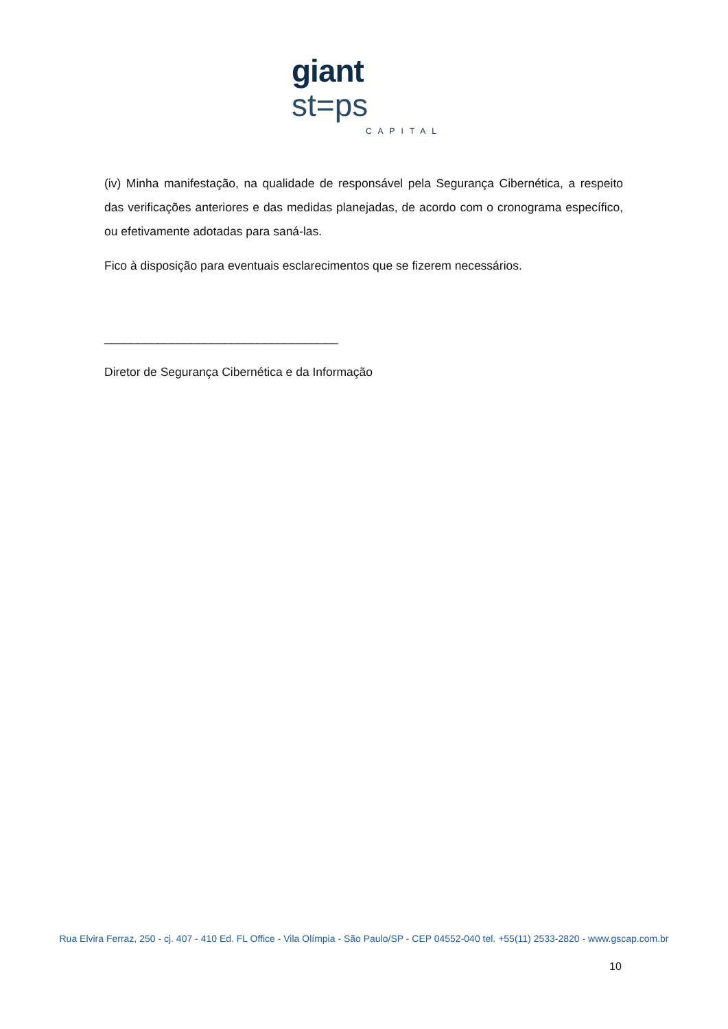giant st=ps
CAPITAL
(iv) Minha manifestação, na qualidade de responsável pela Segurança Cibernética, a respeito das verificações anteriores e das medidas planejadas, de acordo com o cronograma específico, ou efetivamente adotadas para saná-las.
Fico à disposição para eventuais esclarecimentos que se fizerem necessários.
___________________________________
Diretor de Segurança Cibernética e da Informação
Rua Elvira Ferraz, 250 - cj. 407 - 410 Ed. FL Office - Vila Olímpia - São Paulo/SP - CEP 04552-040 tel. +55(11) 2533-2820 - www.gscap.com.br
10